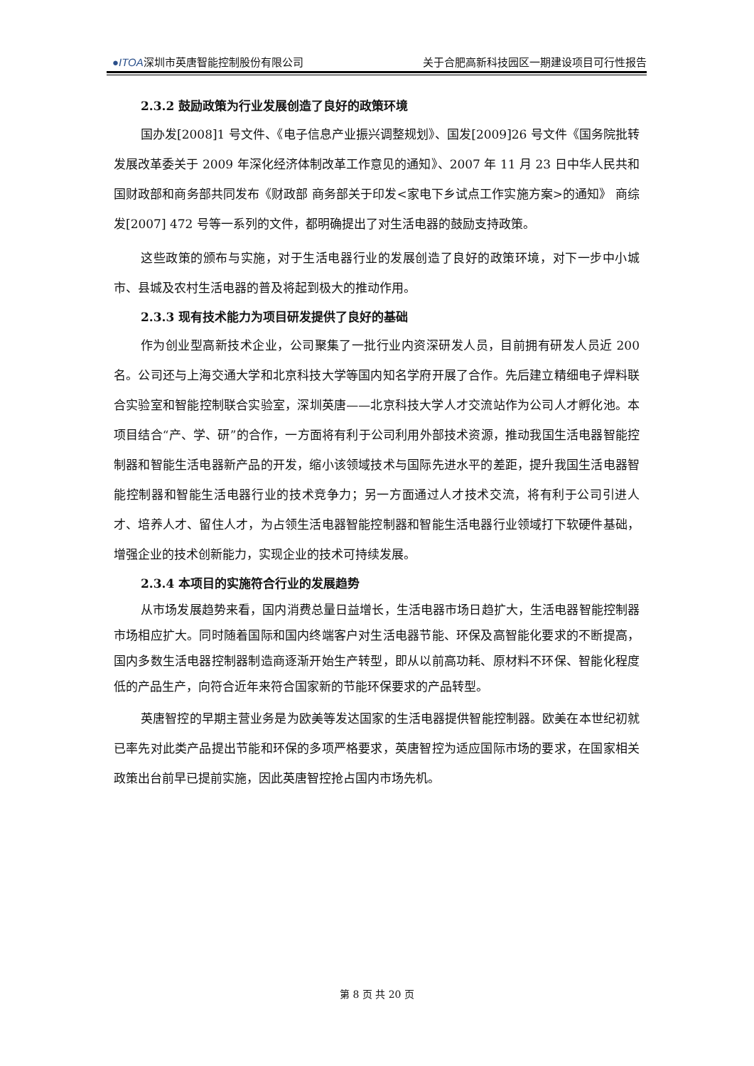●ITOA深圳市英唐智能控制股份有限公司 关于合肥高新科技园区一期建设项目可行性报告
2.3.2 鼓励政策为行业发展创造了良好的政策环境
国办发[2008]1 号文件、《电子信息产业振兴调整规划》、国发[2009]26 号文件《国务院批转发展改革委关于 2009 年深化经济体制改革工作意见的通知》、2007 年 11 月 23 日中华人民共和国财政部和商务部共同发布《财政部 商务部关于印发<家电下乡试点工作实施方案>的通知》 商综发[2007] 472 号等一系列的文件，都明确提出了对生活电器的鼓励支持政策。
这些政策的颁布与实施，对于生活电器行业的发展创造了良好的政策环境，对下一步中小城市、县城及农村生活电器的普及将起到极大的推动作用。
2.3.3 现有技术能力为项目研发提供了良好的基础
作为创业型高新技术企业，公司聚集了一批行业内资深研发人员，目前拥有研发人员近 200 名。公司还与上海交通大学和北京科技大学等国内知名学府开展了合作。先后建立精细电子焊料联合实验室和智能控制联合实验室，深圳英唐——北京科技大学人才交流站作为公司人才孵化池。本项目结合“产、学、研”的合作，一方面将有利于公司利用外部技术资源，推动我国生活电器智能控制器和智能生活电器新产品的开发，缩小该领域技术与国际先进水平的差距，提升我国生活电器智能控制器和智能生活电器行业的技术竞争力；另一方面通过人才技术交流，将有利于公司引进人才、培养人才、留住人才，为占领生活电器智能控制器和智能生活电器行业领域打下软硬件基础，增强企业的技术创新能力，实现企业的技术可持续发展。
2.3.4 本项目的实施符合行业的发展趋势
从市场发展趋势来看，国内消费总量日益增长，生活电器市场日趋扩大，生活电器智能控制器市场相应扩大。同时随着国际和国内终端客户对生活电器节能、环保及高智能化要求的不断提高，国内多数生活电器控制器制造商逐渐开始生产转型，即从以前高功耗、原材料不环保、智能化程度低的产品生产，向符合近年来符合国家新的节能环保要求的产品转型。
英唐智控的早期主营业务是为欧美等发达国家的生活电器提供智能控制器。欧美在本世纪初就已率先对此类产品提出节能和环保的多项严格要求，英唐智控为适应国际市场的要求，在国家相关政策出台前早已提前实施，因此英唐智控抢占国内市场先机。
第 8 页 共 20 页